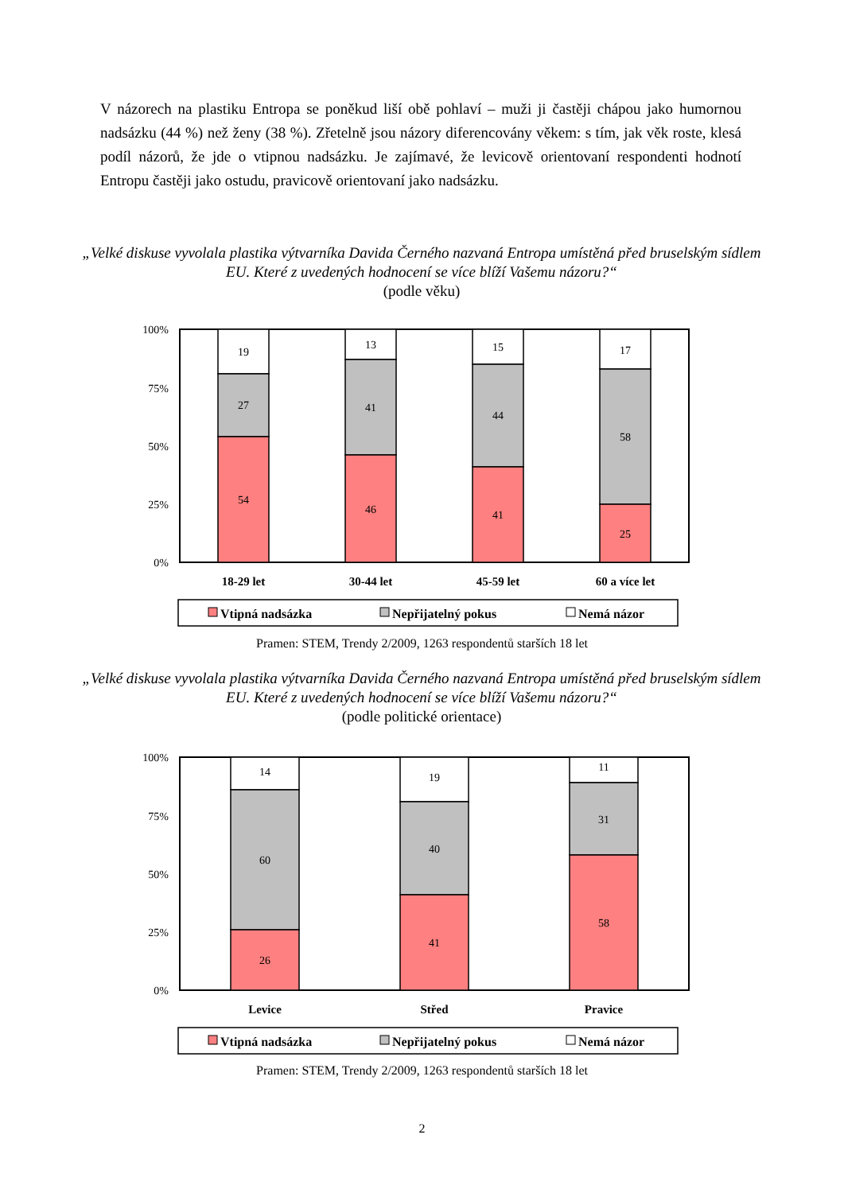V názorech na plastiku Entropa se poněkud liší obě pohlaví – muži ji častěji chápou jako humornou nadsázku (44 %) než ženy (38 %). Zřetelně jsou názory diferencovány věkem: s tím, jak věk roste, klesá podíl názorů, že jde o vtipnou nadsázku. Je zajímavé, že levicově orientovaní respondenti hodnotí Entropu častěji jako ostudu, pravicově orientovaní jako nadsázku.
„Velké diskuse vyvolala plastika výtvarníka Davida Černého nazvaná Entropa umístěná před bruselským sídlem EU. Které z uvedených hodnocení se více blíží Vašemu názoru?“
(podle věku)
100%
75%
50%
25%
0%
19
27
54
13
41
46
15
44
41
17
58
25
18-29 let
30-44 let
45-59 let
60 a více let
Vtipná nadsázka
Nepřijatelný pokus
Nemá názor
Pramen: STEM, Trendy 2/2009, 1263 respondentů starších 18 let
„Velké diskuse vyvolala plastika výtvarníka Davida Černého nazvaná Entropa umístěná před bruselským sídlem EU. Které z uvedených hodnocení se více blíží Vašemu názoru?“
(podle politické orientace)
100%
75%
50%
25%
0%
14
60
26
19
40
41
11
31
58
Levice
Střed
Pravice
Vtipná nadsázka
Nepřijatelný pokus
Nemá názor
Pramen: STEM, Trendy 2/2009, 1263 respondentů starších 18 let
2